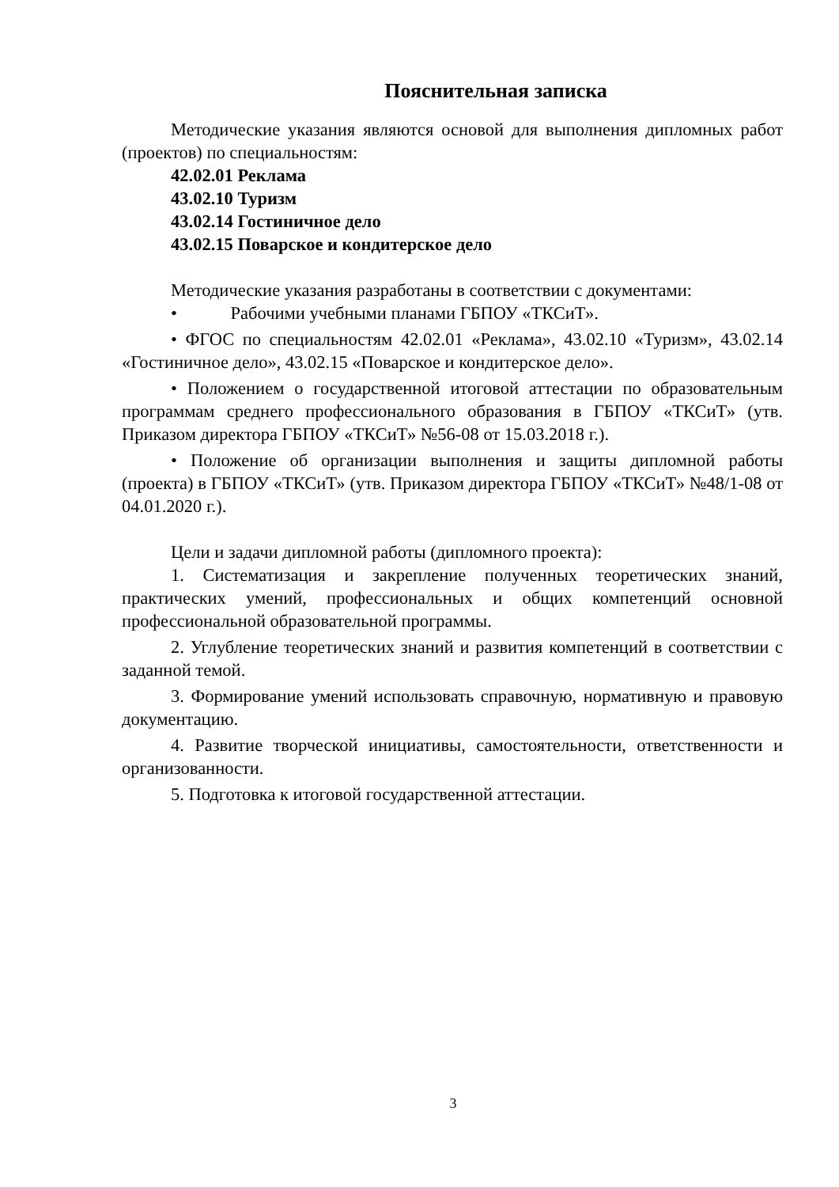Пояснительная записка
Методические указания являются основой для выполнения дипломных работ (проектов) по специальностям:
42.02.01 Реклама
43.02.10 Туризм
43.02.14 Гостиничное дело
43.02.15 Поварское и кондитерское дело
Методические указания разработаны в соответствии с документами:
• Рабочими учебными планами ГБПОУ «ТКСиТ».
• ФГОС по специальностям 42.02.01 «Реклама», 43.02.10 «Туризм», 43.02.14 «Гостиничное дело», 43.02.15 «Поварское и кондитерское дело».
• Положением о государственной итоговой аттестации по образовательным программам среднего профессионального образования в ГБПОУ «ТКСиТ» (утв. Приказом директора ГБПОУ «ТКСиТ» №56-08 от 15.03.2018 г.).
• Положение об организации выполнения и защиты дипломной работы (проекта) в ГБПОУ «ТКСиТ» (утв. Приказом директора ГБПОУ «ТКСиТ» №48/1-08 от 04.01.2020 г.).
Цели и задачи дипломной работы (дипломного проекта):
1. Систематизация и закрепление полученных теоретических знаний, практических умений, профессиональных и общих компетенций основной профессиональной образовательной программы.
2. Углубление теоретических знаний и развития компетенций в соответствии с заданной темой.
3. Формирование умений использовать справочную, нормативную и правовую документацию.
4. Развитие творческой инициативы, самостоятельности, ответственности и организованности.
5. Подготовка к итоговой государственной аттестации.
3